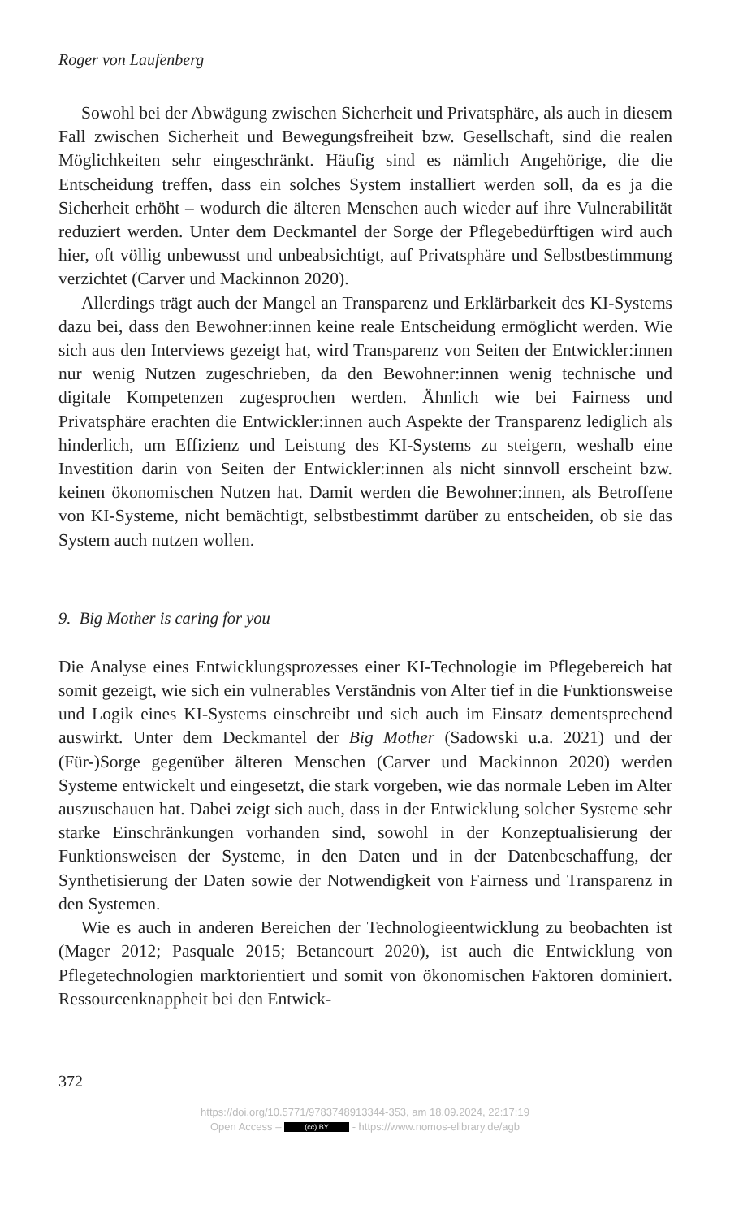Roger von Laufenberg
Sowohl bei der Abwägung zwischen Sicherheit und Privatsphäre, als auch in diesem Fall zwischen Sicherheit und Bewegungsfreiheit bzw. Gesellschaft, sind die realen Möglichkeiten sehr eingeschränkt. Häufig sind es nämlich Angehörige, die die Entscheidung treffen, dass ein solches System installiert werden soll, da es ja die Sicherheit erhöht – wodurch die älteren Menschen auch wieder auf ihre Vulnerabilität reduziert werden. Unter dem Deckmantel der Sorge der Pflegebedürftigen wird auch hier, oft völlig unbewusst und unbeabsichtigt, auf Privatsphäre und Selbstbestimmung verzichtet (Carver und Mackinnon 2020).
Allerdings trägt auch der Mangel an Transparenz und Erklärbarkeit des KI-Systems dazu bei, dass den Bewohner:innen keine reale Entscheidung ermöglicht werden. Wie sich aus den Interviews gezeigt hat, wird Transparenz von Seiten der Entwickler:innen nur wenig Nutzen zugeschrieben, da den Bewohner:innen wenig technische und digitale Kompetenzen zugesprochen werden. Ähnlich wie bei Fairness und Privatsphäre erachten die Entwickler:innen auch Aspekte der Transparenz lediglich als hinderlich, um Effizienz und Leistung des KI-Systems zu steigern, weshalb eine Investition darin von Seiten der Entwickler:innen als nicht sinnvoll erscheint bzw. keinen ökonomischen Nutzen hat. Damit werden die Bewohner:innen, als Betroffene von KI-Systeme, nicht bemächtigt, selbstbestimmt darüber zu entscheiden, ob sie das System auch nutzen wollen.
9. Big Mother is caring for you
Die Analyse eines Entwicklungsprozesses einer KI-Technologie im Pflegebereich hat somit gezeigt, wie sich ein vulnerables Verständnis von Alter tief in die Funktionsweise und Logik eines KI-Systems einschreibt und sich auch im Einsatz dementsprechend auswirkt. Unter dem Deckmantel der Big Mother (Sadowski u.a. 2021) und der (Für-)Sorge gegenüber älteren Menschen (Carver und Mackinnon 2020) werden Systeme entwickelt und eingesetzt, die stark vorgeben, wie das normale Leben im Alter auszuschauen hat. Dabei zeigt sich auch, dass in der Entwicklung solcher Systeme sehr starke Einschränkungen vorhanden sind, sowohl in der Konzeptualisierung der Funktionsweisen der Systeme, in den Daten und in der Datenbeschaffung, der Synthetisierung der Daten sowie der Notwendigkeit von Fairness und Transparenz in den Systemen.
Wie es auch in anderen Bereichen der Technologieentwicklung zu beobachten ist (Mager 2012; Pasquale 2015; Betancourt 2020), ist auch die Entwicklung von Pflegetechnologien marktorientiert und somit von ökonomischen Faktoren dominiert. Ressourcenknappheit bei den Entwick-
372
https://doi.org/10.5771/9783748913344-353, am 18.09.2024, 22:17:19
Open Access – (cc) BY - https://www.nomos-elibrary.de/agb